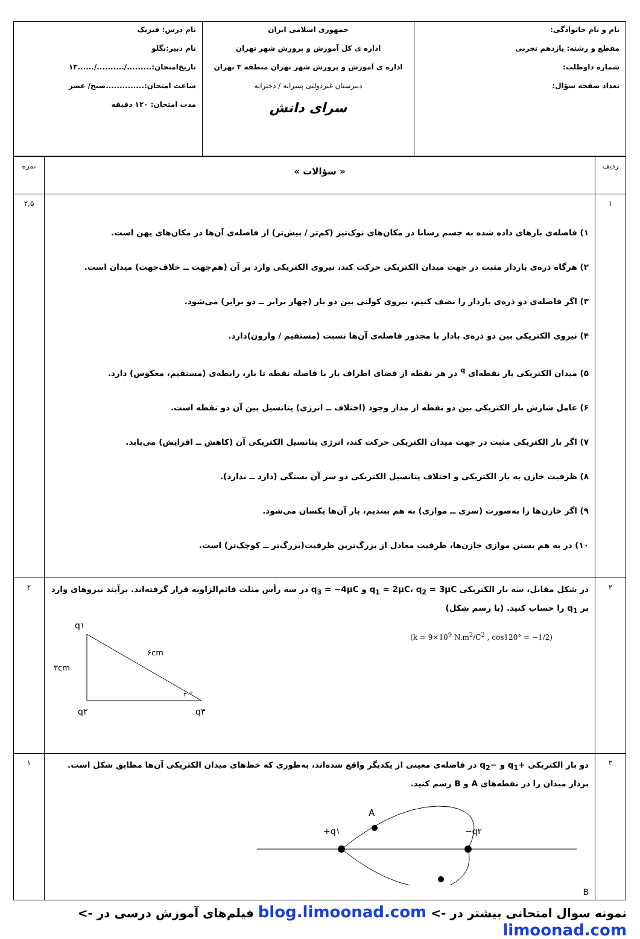| نام و نام خانوادگی: مقطع و رشته: یازدهم تجربی شماره داوطلب: تعداد صفحه سؤال: | جمهوری اسلامی ایران اداره ی کل آموزش و پرورش شهر تهران اداره ی آموزش و پرورش شهر تهران منطقه ۳ تهران دبیرستان غیردولتی پسرانه / دخترانه سرای دانش | نام درس: فیزیک نام دبیر:بگلو تاریخ‌امتحان:........./........../......۱۳ ساعت امتحان:..............صبح/ عصر مدت امتحان: ۱۲۰ دقیقه |
| ردیف | « سؤالات » | نمره |
| ۱ | ۱) فاصله‌ی بارهای داده شده به جسم رسانا در مکان‌های نوک‌تیز (کم‌تر / بیش‌تر) از فاصله‌ی آن‌ها در مکان‌های پهن است. ۲) هرگاه ذره‌ی باردار مثبت در جهت میدان الکتریکی حرکت کند، نیروی الکتریکی وارد بر آن (هم‌جهت ــ خلاف‌جهت) میدان است. ۳) اگر فاصله‌ی دو ذره‌ی باردار را نصف کنیم، نیروی کولنی بین دو بار (چهار برابر ــ دو برابر) می‌شود. ۴) نیروی الکتریکی بین دو ذره‌ی بادار با مجذور فاصله‌ی آن‌ها نسبت (مستقیم / وارون)دارد. ۵) میدان الکتریکی بار نقطه‌ای <sup>q</sup> در هر نقطه از فضای اطراف بار با فاصله نقطه تا بار، رابطه‌ی (مستقیم، معکوس) دارد. ۶) عامل شارش بار الکتریکی بین دو نقطه از مدار وجود (اختلاف ــ انرژی) پتانسیل بین آن دو نقطه است. ۷) اگر بار الکتریکی مثبت در جهت میدان الکتریکی حرکت کند، انرژی پتانسیل الکتریکی آن (کاهش ــ افزایش) می‌یابد. ۸) ظرفیت خازن به بار الکتریکی و اختلاف پتانسیل الکتریکی دو سر آن بستگی (دارد ــ ندارد). ۹) اگر خازن‌ها را به‌صورت (سری ــ موازی) به هم ببندیم، بار آن‌ها یکسان می‌شود. ۱۰) در به هم بستن موازی خازن‌ها، ظرفیت معادل از بزرگ‌ترین ظرفیت(بزرگ‌تر ــ کوچک‌تر) است. | ۲,۵ |
| ۲ | در شکل مقابل، سه بار الکتریکی q<sub>1</sub> = 2μC، q<sub>2</sub> = 3μC و q<sub>3</sub> = −4μC در سه رأس مثلث قائم‌الزاویه قرار گرفته‌اند. برآیند نیروهای وارد بر q<sub>1</sub> را حساب کنید. (با رسم شکل) q۱ ۳cm ۶cm ۳۰° q۲ q۳ (k = 9×10<sup>9</sup> N.m<sup>2</sup>/C<sup>2</sup> , cos120° = −1/2) | ۲ |
| ۳ | دو بار الکتریکی +q<sub>1</sub> و −q<sub>2</sub> در فاصله‌ی معینی از یکدیگر واقع شده‌اند، به‌طوری که خط‌های میدان الکتریکی آن‌ها مطابق شکل است. بردار میدان را در نقطه‌های A و B رسم کنید. A +q۱ −q۲ B | ۱ |
نمونه سوال امتحانی بیشتر در -> blog.limoonad.com فیلم‌های آموزش درسی در -> limoonad.com